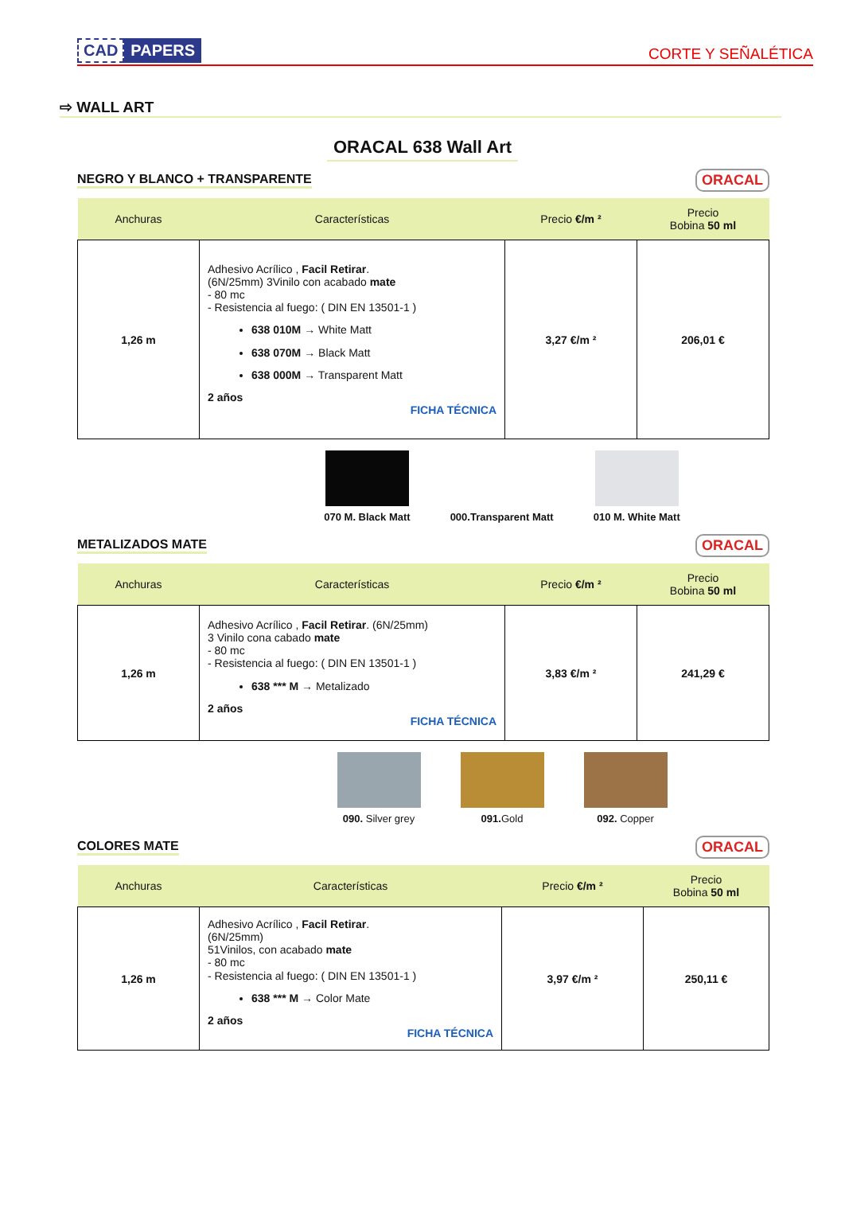CAD PAPERS
CORTE Y SEÑALÉTICA
⇨ WALL ART
ORACAL 638 Wall Art
NEGRO Y BLANCO + TRANSPARENTE ORACAL
| Anchuras | Características | Precio €/m ² | Precio Bobina 50 ml |
| --- | --- | --- | --- |
| 1,26 m | Adhesivo Acrílico , Facil Retirar . (6N/25mm) 3Vinilo con acabado mate - 80 mc - Resistencia al fuego: ( DIN EN 13501-1 ) 638 010M → White Matt 638 070M → Black Matt 638 000M → Transparent Matt 2 años FICHA TÉCNICA | 3,27 €/m ² | 206,01 € |
070 M. Black Matt 000.Transparent Matt 010 M. White Matt
METALIZADOS MATE ORACAL
| Anchuras | Características | Precio €/m ² | Precio Bobina 50 ml |
| --- | --- | --- | --- |
| 1,26 m | Adhesivo Acrílico , Facil Retirar . (6N/25mm) 3 Vinilo cona cabado mate - 80 mc - Resistencia al fuego: ( DIN EN 13501-1 ) 638 *** M → Metalizado 2 años FICHA TÉCNICA | 3,83 €/m ² | 241,29 € |
090. Silver grey 091. Gold 092. Copper
COLORES MATE ORACAL
| Anchuras | Características | Precio €/m ² | Precio Bobina 50 ml |
| --- | --- | --- | --- |
| 1,26 m | Adhesivo Acrílico , Facil Retirar . (6N/25mm) 51Vinilos, con acabado mate - 80 mc - Resistencia al fuego: ( DIN EN 13501-1 ) 638 *** M → Color Mate 2 años FICHA TÉCNICA | 3,97 €/m ² | 250,11 € |